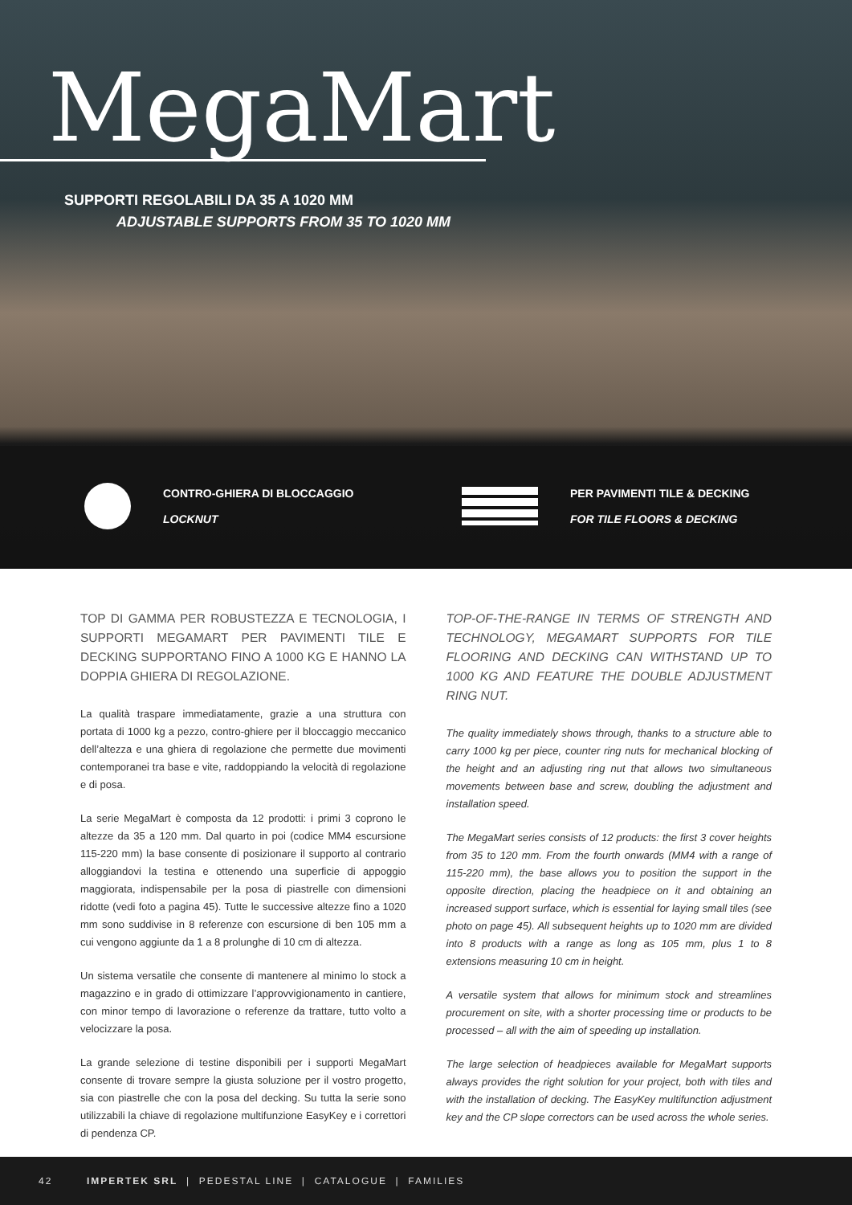MegaMart
SUPPORTI REGOLABILI DA 35 A 1020 MM
ADJUSTABLE SUPPORTS FROM 35 TO 1020 MM
CONTRO-GHIERA DI BLOCCAGGIO
LOCKNUT
PER PAVIMENTI TILE & DECKING
FOR TILE FLOORS & DECKING
TOP DI GAMMA PER ROBUSTEZZA E TECNOLOGIA, I SUPPORTI MEGAMART PER PAVIMENTI TILE E DECKING SUPPORTANO FINO A 1000 KG E HANNO LA DOPPIA GHIERA DI REGOLAZIONE.
La qualità traspare immediatamente, grazie a una struttura con portata di 1000 kg a pezzo, contro-ghiere per il bloccaggio meccanico dell’altezza e una ghiera di regolazione che permette due movimenti contemporanei tra base e vite, raddoppiando la velocità di regolazione e di posa.
La serie MegaMart è composta da 12 prodotti: i primi 3 coprono le altezze da 35 a 120 mm. Dal quarto in poi (codice MM4 escursione 115-220 mm) la base consente di posizionare il supporto al contrario alloggiandovi la testina e ottenendo una superficie di appoggio maggiorata, indispensabile per la posa di piastrelle con dimensioni ridotte (vedi foto a pagina 45). Tutte le successive altezze fino a 1020 mm sono suddivise in 8 referenze con escursione di ben 105 mm a cui vengono aggiunte da 1 a 8 prolunghe di 10 cm di altezza.
Un sistema versatile che consente di mantenere al minimo lo stock a magazzino e in grado di ottimizzare l’approvvigionamento in cantiere, con minor tempo di lavorazione o referenze da trattare, tutto volto a velocizzare la posa.
La grande selezione di testine disponibili per i supporti MegaMart consente di trovare sempre la giusta soluzione per il vostro progetto, sia con piastrelle che con la posa del decking. Su tutta la serie sono utilizzabili la chiave di regolazione multifunzione EasyKey e i correttori di pendenza CP.
TOP-OF-THE-RANGE IN TERMS OF STRENGTH AND TECHNOLOGY, MEGAMART SUPPORTS FOR TILE FLOORING AND DECKING CAN WITHSTAND UP TO 1000 KG AND FEATURE THE DOUBLE ADJUSTMENT RING NUT.
The quality immediately shows through, thanks to a structure able to carry 1000 kg per piece, counter ring nuts for mechanical blocking of the height and an adjusting ring nut that allows two simultaneous movements between base and screw, doubling the adjustment and installation speed.
The MegaMart series consists of 12 products: the first 3 cover heights from 35 to 120 mm. From the fourth onwards (MM4 with a range of 115-220 mm), the base allows you to position the support in the opposite direction, placing the headpiece on it and obtaining an increased support surface, which is essential for laying small tiles (see photo on page 45). All subsequent heights up to 1020 mm are divided into 8 products with a range as long as 105 mm, plus 1 to 8 extensions measuring 10 cm in height.
A versatile system that allows for minimum stock and streamlines procurement on site, with a shorter processing time or products to be processed – all with the aim of speeding up installation.
The large selection of headpieces available for MegaMart supports always provides the right solution for your project, both with tiles and with the installation of decking. The EasyKey multifunction adjustment key and the CP slope correctors can be used across the whole series.
42 IMPERTEK SRL | PEDESTAL LINE | CATALOGUE | FAMILIES